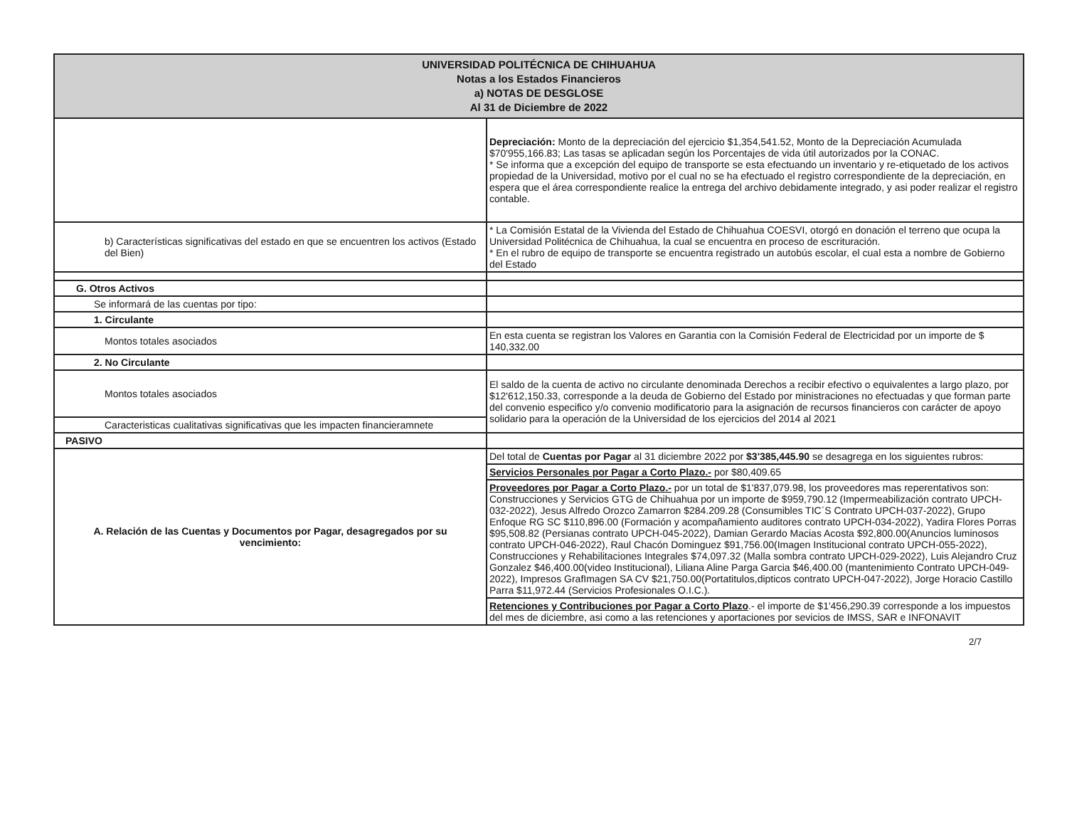| UNIVERSIDAD POLITÉCNICA DE CHIHUAHUA Notas a los Estados Financieros a) NOTAS DE DESGLOSE Al 31 de Diciembre de 2022 | |
| --- | --- |
| | Depreciación: Monto de la depreciación del ejercicio $1,354,541.52, Monto de la Depreciación Acumulada $70'955,166.83; Las tasas se aplicadan según los Porcentajes de vida útil autorizados por la CONAC. * Se informa que a excepción del equipo de transporte se esta efectuando un inventario y re-etiquetado de los activos propiedad de la Universidad, motivo por el cual no se ha efectuado el registro correspondiente de la depreciación, en espera que el área correspondiente realice la entrega del archivo debidamente integrado, y asi poder realizar el registro contable. |
| b) Características significativas del estado en que se encuentren los activos (Estado del Bien) | * La Comisión Estatal de la Vivienda del Estado de Chihuahua COESVI, otorgó en donación el terreno que ocupa la Universidad Politécnica de Chihuahua, la cual se encuentra en proceso de escrituración. * En el rubro de equipo de transporte se encuentra registrado un autobús escolar, el cual esta a nombre de Gobierno del Estado |
| G. Otros Activos | |
| Se informará de las cuentas por tipo: | |
| 1. Circulante | |
| Montos totales asociados | En esta cuenta se registran los Valores en Garantia con la Comisión Federal de Electricidad por un importe de $ 140,332.00 |
| 2. No Circulante | |
| Montos totales asociados | El saldo de la cuenta de activo no circulante denominada Derechos a recibir efectivo o equivalentes a largo plazo, por $12'612,150.33, corresponde a la deuda de Gobierno del Estado por ministraciones no efectuadas y que forman parte del convenio especifico y/o convenio modificatorio para la asignación de recursos financieros con carácter de apoyo solidario para la operación de la Universidad de los ejercicios del 2014 al 2021 |
| Caracteristicas cualitativas significativas que les impacten financieramnete | |
| PASIVO | |
| A. Relación de las Cuentas y Documentos por Pagar, desagregados por su vencimiento: | Del total de Cuentas por Pagar al 31 diciembre 2022 por $3'385,445.90 se desagrega en los siguientes rubros: |
| | Servicios Personales por Pagar a Corto Plazo.- por $80,409.65 |
| | Proveedores por Pagar a Corto Plazo.- por un total de $1'837,079.98, los proveedores mas reperentativos son: Construcciones y Servicios GTG de Chihuahua por un importe de $959,790.12 (Impermeabilización contrato UPCH-032-2022), Jesus Alfredo Orozco Zamarron $284.209.28 (Consumibles TIC´S Contrato UPCH-037-2022), Grupo Enfoque RG SC $110,896.00 (Formación y acompañamiento auditores contrato UPCH-034-2022), Yadira Flores Porras $95,508.82 (Persianas contrato UPCH-045-2022), Damian Gerardo Macias Acosta $92,800.00(Anuncios luminosos contrato UPCH-046-2022), Raul Chacón Dominguez $91,756.00(Imagen Institucional contrato UPCH-055-2022), Construcciones y Rehabilitaciones Integrales $74,097.32 (Malla sombra contrato UPCH-029-2022), Luis Alejandro Cruz Gonzalez $46,400.00(video Institucional), Liliana Aline Parga Garcia $46,400.00 (mantenimiento Contrato UPCH-049-2022), Impresos GrafImagen SA CV $21,750.00(Portatitulos,dipticos contrato UPCH-047-2022), Jorge Horacio Castillo Parra $11,972.44 (Servicios Profesionales O.I.C.). |
| | Retenciones y Contribuciones por Pagar a Corto Plazo .- el importe de $1'456,290.39 corresponde a los impuestos del mes de diciembre, asi como a las retenciones y aportaciones por sevicios de IMSS, SAR e INFONAVIT |
2/7